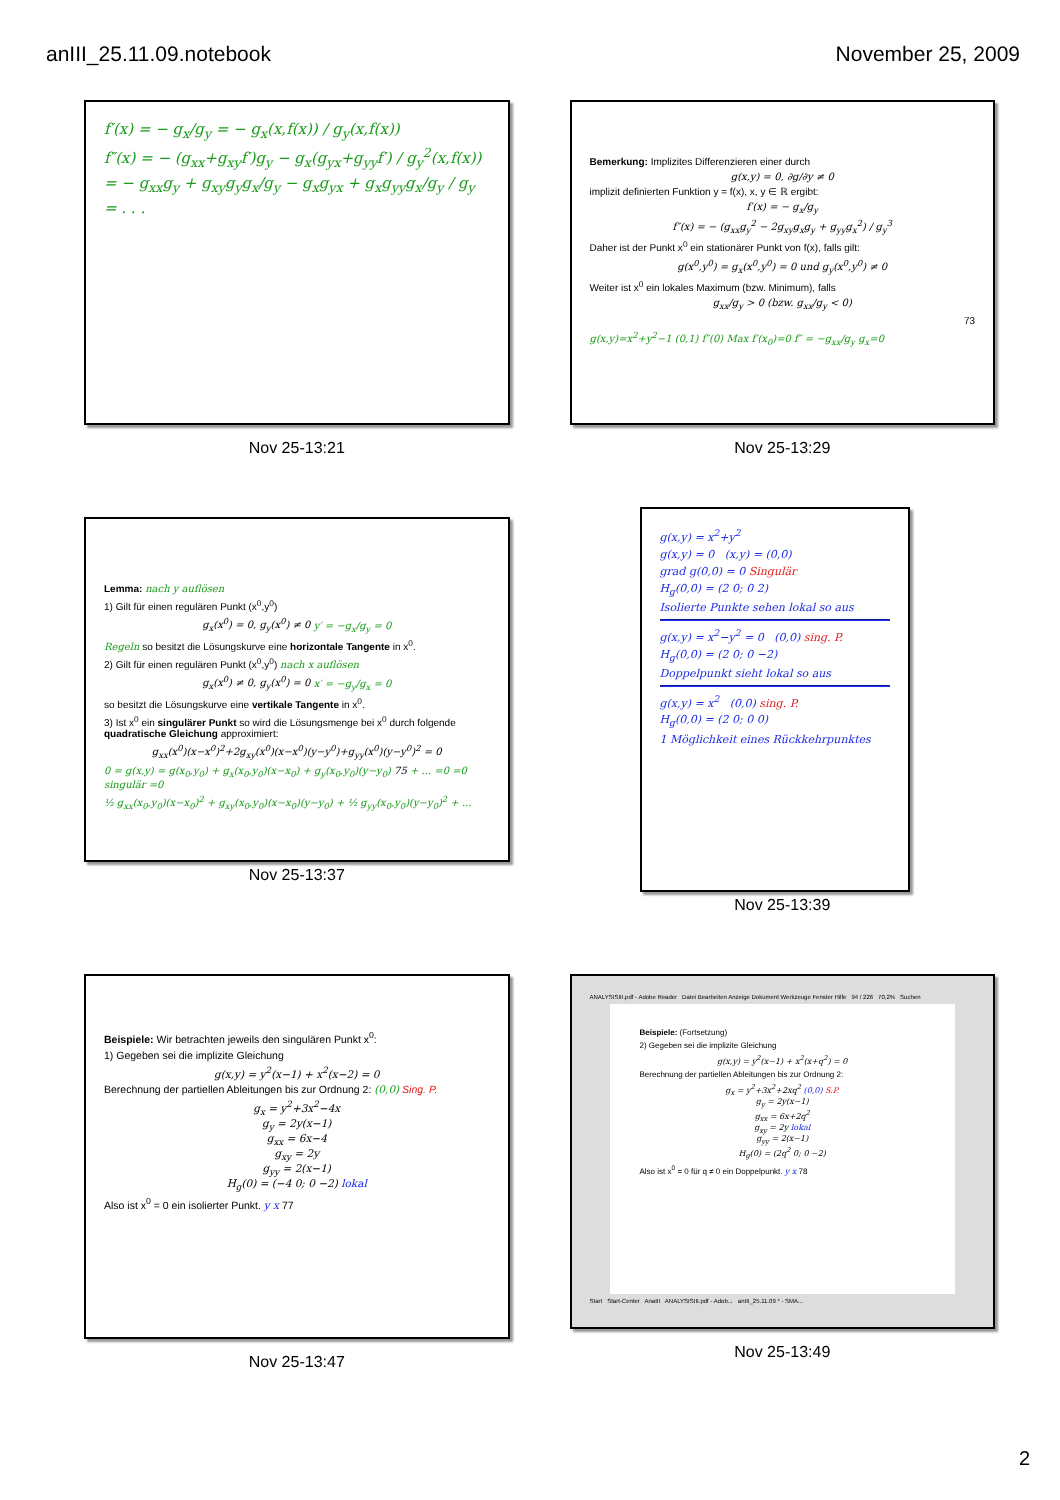anIII_25.11.09.notebook November 25, 2009
f′(x) = − g<sub>x</sub>/g<sub>y</sub> = − g<sub>x</sub>(x,f(x)) / g<sub>y</sub>(x,f(x))
f″(x) = − (g<sub>xx</sub>+g<sub>xy</sub>f′)g<sub>y</sub> − g<sub>x</sub>(g<sub>yx</sub>+g<sub>yy</sub>f′) / g<sub>y</sub><sup>2</sup>(x,f(x))
= − g<sub>xx</sub>g<sub>y</sub> + g<sub>xy</sub>g<sub>y</sub>g<sub>x</sub>/g<sub>y</sub> − g<sub>x</sub>g<sub>yx</sub> + g<sub>x</sub>g<sub>yy</sub>g<sub>x</sub>/g<sub>y</sub> / g<sub>y</sub>
= . . .
Nov 25-13:21
Bemerkung: Implizites Differenzieren einer durch
g(x,y) = 0, ∂g/∂y ≠ 0
implizit definierten Funktion y = f(x), x, y ∈ ℝ ergibt:
f′(x) = − g<sub>x</sub>/g<sub>y</sub>
f″(x) = − (g<sub>xx</sub>g<sub>y</sub><sup>2</sup> − 2g<sub>xy</sub>g<sub>x</sub>g<sub>y</sub> + g<sub>yy</sub>g<sub>x</sub><sup>2</sup>) / g<sub>y</sub><sup>3</sup>
Daher ist der Punkt x<sup>0</sup> ein stationärer Punkt von f(x), falls gilt:
g(x<sup>0</sup>,y<sup>0</sup>) = g<sub>x</sub>(x<sup>0</sup>,y<sup>0</sup>) = 0 und g<sub>y</sub>(x<sup>0</sup>,y<sup>0</sup>) ≠ 0
Weiter ist x<sup>0</sup> ein lokales Maximum (bzw. Minimum), falls
g<sub>xx</sub>/g<sub>y</sub> > 0 (bzw. g<sub>xx</sub>/g<sub>y</sub> < 0)
73
g(x,y)=x<sup>2</sup>+y<sup>2</sup>−1 (0,1) f″(0) Max f′(x<sub>0</sub>)=0 f″ = −g<sub>xx</sub>/g<sub>y</sub> g<sub>x</sub>=0
Nov 25-13:29
Lemma: nach y auflösen
1) Gilt für einen regulären Punkt (x<sup>0</sup>,y<sup>0</sup>)
g<sub>x</sub>(x<sup>0</sup>) = 0, g<sub>y</sub>(x<sup>0</sup>) ≠ 0 y′ = −g<sub>x</sub>/g<sub>y</sub> = 0
Regeln so besitzt die Lösungskurve eine horizontale Tangente in x<sup>0</sup>.
2) Gilt für einen regulären Punkt (x<sup>0</sup>,y<sup>0</sup>) nach x auflösen
g<sub>x</sub>(x<sup>0</sup>) ≠ 0, g<sub>y</sub>(x<sup>0</sup>) = 0 x′ = −g<sub>y</sub>/g<sub>x</sub> = 0
so besitzt die Lösungskurve eine vertikale Tangente in x<sup>0</sup>.
3) Ist x<sup>0</sup> ein singulärer Punkt so wird die Lösungsmenge bei x<sup>0</sup> durch folgende quadratische Gleichung approximiert:
g<sub>xx</sub>(x<sup>0</sup>)(x−x<sup>0</sup>)<sup>2</sup>+2g<sub>xy</sub>(x<sup>0</sup>)(x−x<sup>0</sup>)(y−y<sup>0</sup>)+g<sub>yy</sub>(x<sup>0</sup>)(y−y<sup>0</sup>)<sup>2</sup> = 0
0 = g(x,y) = g(x<sub>0</sub>,y<sub>0</sub>) + g<sub>x</sub>(x<sub>0</sub>,y<sub>0</sub>)(x−x<sub>0</sub>) + g<sub>y</sub>(x<sub>0</sub>,y<sub>0</sub>)(y−y<sub>0</sub>) 75 + ... =0 =0 singulär =0
½ g<sub>xx</sub>(x<sub>0</sub>,y<sub>0</sub>)(x−x<sub>0</sub>)<sup>2</sup> + g<sub>xy</sub>(x<sub>0</sub>,y<sub>0</sub>)(x−x<sub>0</sub>)(y−y<sub>0</sub>) + ½ g<sub>yy</sub>(x<sub>0</sub>,y<sub>0</sub>)(y−y<sub>0</sub>)<sup>2</sup> + ...
Nov 25-13:37
g(x,y) = x<sup>2</sup>+y<sup>2</sup>
g(x,y) = 0 (x,y) = (0,0)
grad g(0,0) = 0 Singulär
H<sub>g</sub>(0,0) = (2 0; 0 2)
Isolierte Punkte sehen lokal so aus
g(x,y) = x<sup>2</sup>−y<sup>2</sup> = 0 (0,0) sing. P.
H<sub>g</sub>(0,0) = (2 0; 0 −2)
Doppelpunkt sieht lokal so aus
g(x,y) = x<sup>2</sup> (0,0) sing. P.
H<sub>g</sub>(0,0) = (2 0; 0 0)
1 Möglichkeit eines Rückkehrpunktes
Nov 25-13:39
Beispiele: Wir betrachten jeweils den singulären Punkt x<sup>0</sup>:
1) Gegeben sei die implizite Gleichung
g(x,y) = y<sup>2</sup>(x−1) + x<sup>2</sup>(x−2) = 0
Berechnung der partiellen Ableitungen bis zur Ordnung 2: (0,0) Sing. P.
g<sub>x</sub> = y<sup>2</sup>+3x<sup>2</sup>−4x
g<sub>y</sub> = 2y(x−1)
g<sub>xx</sub> = 6x−4
g<sub>xy</sub> = 2y
g<sub>yy</sub> = 2(x−1)
H<sub>g</sub>(0) = (−4 0; 0 −2) lokal
Also ist x<sup>0</sup> = 0 ein isolierter Punkt. y x 77
Nov 25-13:47
ANALYSISIII.pdf - Adobe Reader Datei Bearbeiten Anzeige Dokument Werkzeuge Fenster Hilfe 94 / 226 70,2% Suchen
Beispiele: (Fortsetzung)
2) Gegeben sei die implizite Gleichung
g(x,y) = y<sup>2</sup>(x−1) + x<sup>2</sup>(x+q<sup>2</sup>) = 0
Berechnung der partiellen Ableitungen bis zur Ordnung 2:
g<sub>x</sub> = y<sup>2</sup>+3x<sup>2</sup>+2xq<sup>2</sup> (0,0) S.P.
g<sub>y</sub> = 2y(x−1)
g<sub>xx</sub> = 6x+2q<sup>2</sup>
g<sub>xy</sub> = 2y lokal
g<sub>yy</sub> = 2(x−1)
H<sub>g</sub>(0) = (2q<sup>2</sup> 0; 0 −2)
Also ist x<sup>0</sup> = 0 für q ≠ 0 ein Doppelpunkt. y x 78
Start Start-Center AnaIII ANALYSISIII.pdf - Adob... anIII_25.11.09 * - SMA...
Nov 25-13:49
2